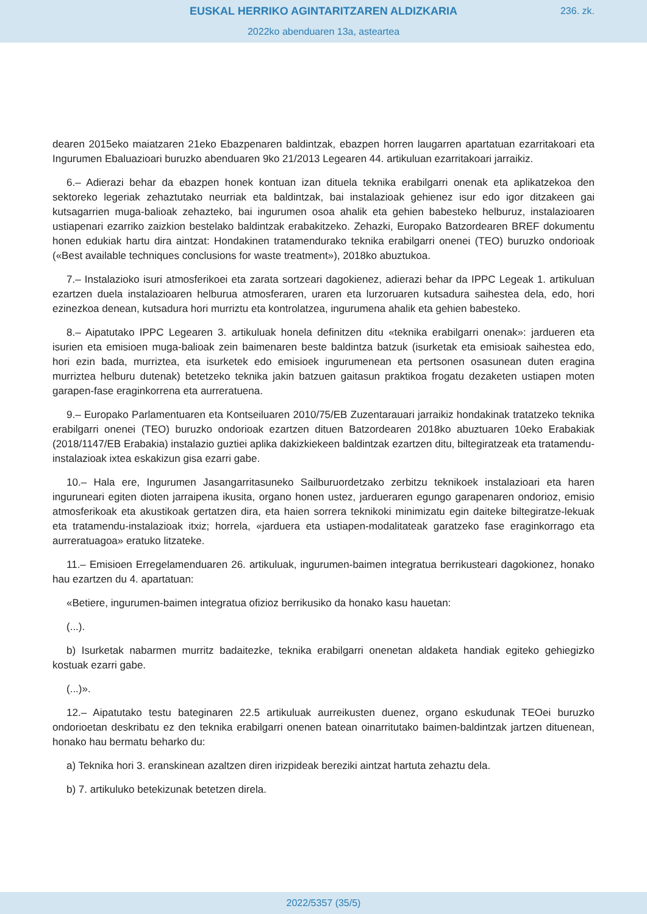EUSKAL HERRIKO AGINTARITZAREN ALDIZKARIA
236. zk.
2022ko abenduaren 13a, asteartea
dearen 2015eko maiatzaren 21eko Ebazpenaren baldintzak, ebazpen horren laugarren apartatuan ezarritakoari eta Ingurumen Ebaluazioari buruzko abenduaren 9ko 21/2013 Legearen 44. artikuluan ezarritakoari jarraikiz.
6.– Adierazi behar da ebazpen honek kontuan izan dituela teknika erabilgarri onenak eta aplikatzekoa den sektoreko legeriak zehaztutako neurriak eta baldintzak, bai instalazioak gehienez isur edo igor ditzakeen gai kutsagarrien muga-balioak zehazteko, bai ingurumen osoa ahalik eta gehien babesteko helburuz, instalazioaren ustiapenari ezarriko zaizkion bestelako baldintzak erabakitzeko. Zehazki, Europako Batzordearen BREF dokumentu honen edukiak hartu dira aintzat: Hondakinen tratamendurako teknika erabilgarri onenei (TEO) buruzko ondorioak («Best available techniques conclusions for waste treatment»), 2018ko abuztukoa.
7.– Instalazioko isuri atmosferikoei eta zarata sortzeari dagokienez, adierazi behar da IPPC Legeak 1. artikuluan ezartzen duela instalazioaren helburua atmosferaren, uraren eta lurzoruaren kutsadura saihestea dela, edo, hori ezinezkoa denean, kutsadura hori murriztu eta kontrolatzea, ingurumena ahalik eta gehien babesteko.
8.– Aipatutako IPPC Legearen 3. artikuluak honela definitzen ditu «teknika erabilgarri onenak»: jardueren eta isurien eta emisioen muga-balioak zein baimenaren beste baldintza batzuk (isurketak eta emisioak saihestea edo, hori ezin bada, murriztea, eta isurketek edo emisioek ingurumenean eta pertsonen osasunean duten eragina murriztea helburu dutenak) betetzeko teknika jakin batzuen gaitasun praktikoa frogatu dezaketen ustiapen moten garapen-fase eraginkorrena eta aurreratuena.
9.– Europako Parlamentuaren eta Kontseiluaren 2010/75/EB Zuzentarauari jarraikiz hondakinak tratatzeko teknika erabilgarri onenei (TEO) buruzko ondorioak ezartzen dituen Batzordearen 2018ko abuztuaren 10eko Erabakiak (2018/1147/EB Erabakia) instalazio guztiei aplika dakizkiekeen baldintzak ezartzen ditu, biltegiratzeak eta tratamendu-instalazioak ixtea eskakizun gisa ezarri gabe.
10.– Hala ere, Ingurumen Jasangarritasuneko Sailburuordetzako zerbitzu teknikoek instalazioari eta haren inguruneari egiten dioten jarraipena ikusita, organo honen ustez, jardueraren egungo garapenaren ondorioz, emisio atmosferikoak eta akustikoak gertatzen dira, eta haien sorrera teknikoki minimizatu egin daiteke biltegiratze-lekuak eta tratamendu-instalazioak itxiz; horrela, «jarduera eta ustiapen-modalitateak garatzeko fase eraginkorrago eta aurreratuagoa» eratuko litzateke.
11.– Emisioen Erregelamenduaren 26. artikuluak, ingurumen-baimen integratua berrikusteari dagokionez, honako hau ezartzen du 4. apartatuan:
«Betiere, ingurumen-baimen integratua ofizioz berrikusiko da honako kasu hauetan:
(...).
b) Isurketak nabarmen murritz badaitezke, teknika erabilgarri onenetan aldaketa handiak egiteko gehiegizko kostuak ezarri gabe.
(...)».
12.– Aipatutako testu bateginaren 22.5 artikuluak aurreikusten duenez, organo eskudunak TEOei buruzko ondorioetan deskribatu ez den teknika erabilgarri onenen batean oinarritutako baimen-baldintzak jartzen dituenean, honako hau bermatu beharko du:
a) Teknika hori 3. eranskinean azaltzen diren irizpideak bereziki aintzat hartuta zehaztu dela.
b) 7. artikuluko betekizunak betetzen direla.
2022/5357 (35/5)